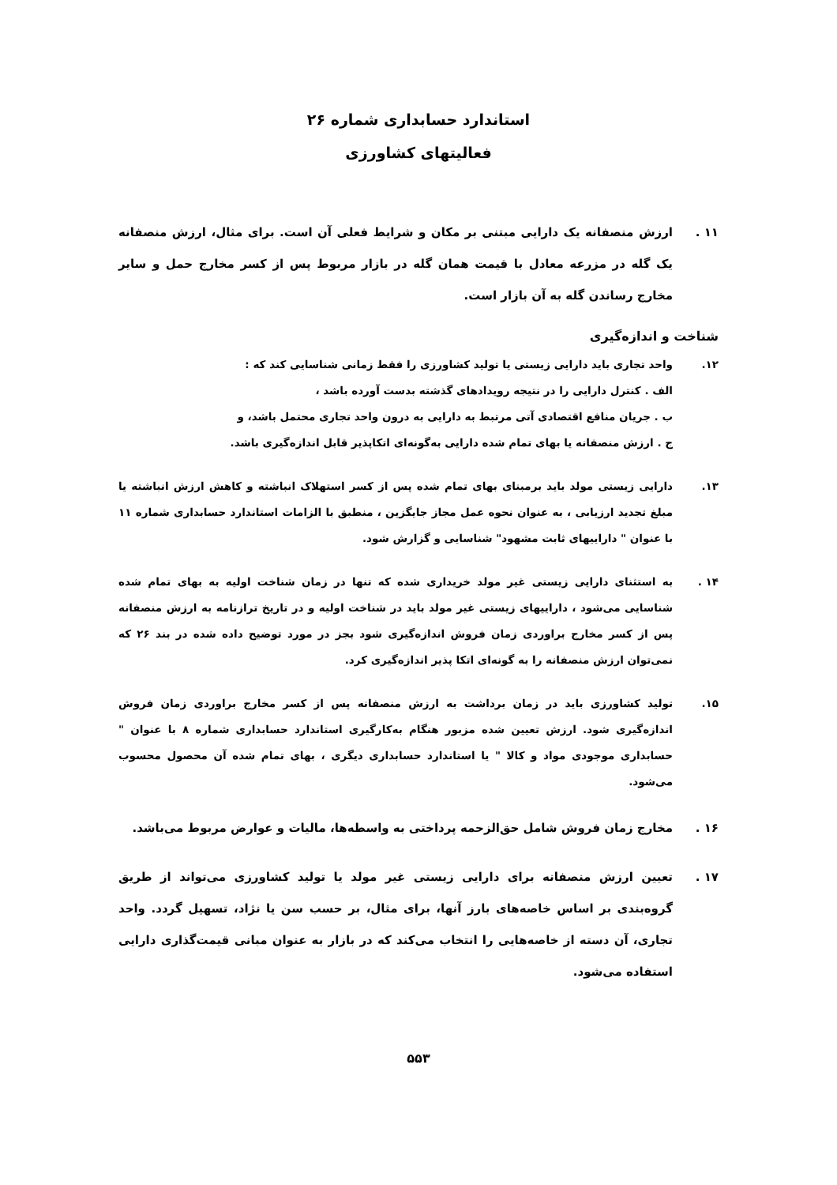استاندارد حسابداری شماره ۲۶
فعالیتهای کشاورزی
۱۱ . ارزش منصفانه یک دارایی مبتنی بر مکان و شرایط فعلی آن است. برای مثال، ارزش منصفانه یک گله در مزرعه معادل با قیمت همان گله در بازار مربوط پس از کسر مخارج حمل و سایر مخارج رساندن گله به آن بازار است.
شناخت و اندازه‌گیری
۱۲. واحد تجاری باید دارایی زیستی یا تولید کشاورزی را فقط زمانی شناسایی کند که :
الف . کنترل دارایی را در نتیجه رویدادهای گذشته بدست آورده باشد ،
ب . جریان منافع اقتصادی آتی مرتبط به دارایی به درون واحد تجاری محتمل باشد، و
ج . ارزش منصفانه یا بهای تمام شده دارایی به‌گونه‌ای اتکاپذیر قابل اندازه‌گیری باشد.
۱۳. دارایی زیستی مولد باید برمبنای بهای تمام شده پس از کسر استهلاک انباشته و کاهش ارزش انباشته یا مبلغ تجدید ارزیابی ، به عنوان نحوه عمل مجاز جایگزین ، منطبق با الزامات استاندارد حسابداری شماره ۱۱ با عنوان " داراییهای ثابت مشهود" شناسایی و گزارش شود.
۱۴ . به استثنای دارایی زیستی غیر مولد خریداری شده که تنها در زمان شناخت اولیه به بهای تمام شده شناسایی می‌شود ، داراییهای زیستی غیر مولد باید در شناخت اولیه و در تاریخ ترازنامه به ارزش منصفانه پس از کسر مخارج براوردی زمان فروش اندازه‌گیری شود بجز در مورد توضیح داده شده در بند ۲۶ که نمی‌توان ارزش منصفانه را به گونه‌ای اتکا پذیر اندازه‌گیری کرد.
۱۵. تولید کشاورزی باید در زمان برداشت به ارزش منصفانه پس از کسر مخارج براوردی زمان فروش اندازه‌گیری شود. ارزش تعیین شده مزبور هنگام به‌کارگیری استاندارد حسابداری شماره ۸ با عنوان " حسابداری موجودی مواد و کالا " یا استاندارد حسابداری دیگری ، بهای تمام شده آن محصول محسوب می‌شود.
۱۶ . مخارج زمان فروش شامل حق‌الزحمه پرداختی به واسطه‌ها، مالیات و عوارض مربوط می‌باشد.
۱۷ . تعیین ارزش منصفانه برای دارایی زیستی غیر مولد یا تولید کشاورزی می‌تواند از طریق گروه‌بندی بر اساس خاصه‌های بارز آنها، برای مثال، بر حسب سن یا نژاد، تسهیل گردد. واحد تجاری، آن دسته از خاصه‌هایی را انتخاب می‌کند که در بازار به عنوان مبانی قیمت‌گذاری دارایی استفاده می‌شود.
۵۵۳